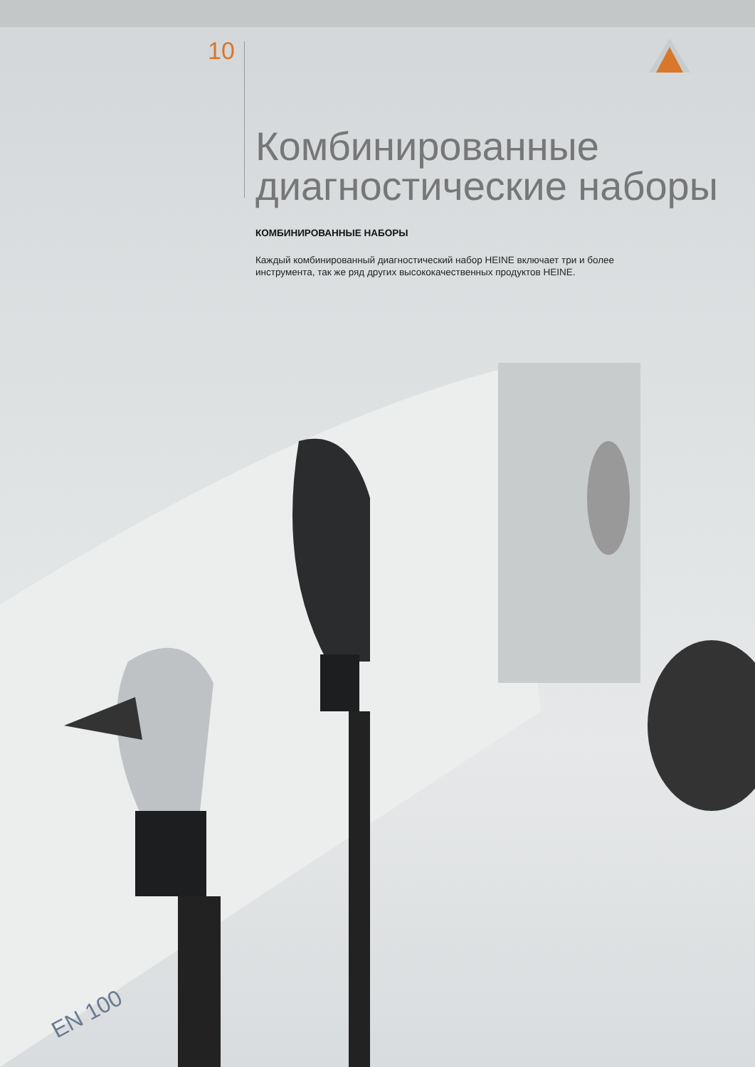10
Комбинированные диагностические наборы
КОМБИНИРОВАННЫЕ НАБОРЫ
Каждый комбинированный диагностический набор HEINE включает три и более инструмента, так же ряд других высококачественных продуктов HEINE.
EN 100